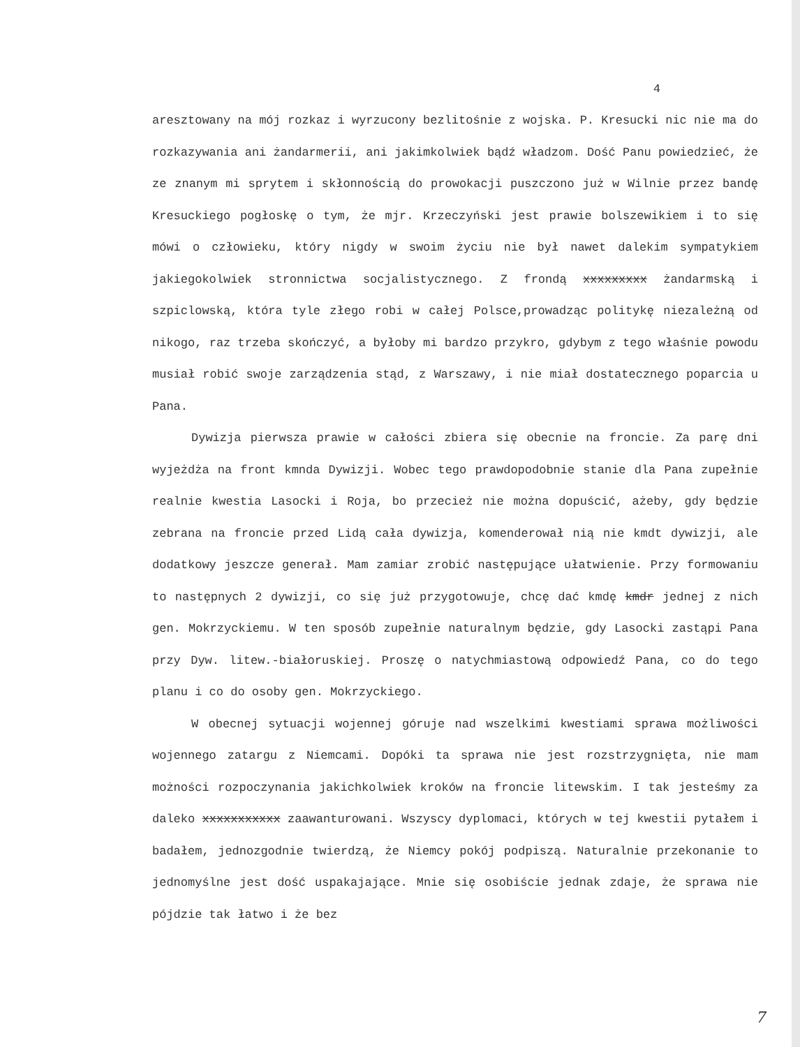4
aresztowany na mój rozkaz i wyrzucony bezlitośnie z wojska. P. Kresucki nic nie ma do rozkazywania ani żandarmerii, ani jakimkolwiek bądź władzom. Dość Panu powiedzieć, że ze znanym mi sprytem i skłonnością do prowokacji puszczono już w Wilnie przez bandę Kresuckiego pogłoskę o tym, że mjr. Krzeczyński jest prawie bolszewikiem i to się mówi o człowieku, który nigdy w swoim życiu nie był nawet dalekim sympatykiem jakiegokolwiek stronnictwa socjalistycznego. Z frondą xxxxxxxxx żandarmską i szpiclowską, która tyle złego robi w całej Polsce,prowadząc politykę niezależną od nikogo, raz trzeba skończyć, a byłoby mi bardzo przykro, gdybym z tego właśnie powodu musiał robić swoje zarządzenia stąd, z Warszawy, i nie miał dostatecznego poparcia u Pana.
Dywizja pierwsza prawie w całości zbiera się obecnie na froncie. Za parę dni wyjeżdża na front kmnda Dywizji. Wobec tego prawdopodobnie stanie dla Pana zupełnie realnie kwestia Lasocki i Roja, bo przecież nie można dopuścić, ażeby, gdy będzie zebrana na froncie przed Lidą cała dywizja, komenderował nią nie kmdt dywizji, ale dodatkowy jeszcze generał. Mam zamiar zrobić następujące ułatwienie. Przy formowaniu to następnych 2 dywizji, co się już przygotowuje, chcę dać kmdę kmdr jednej z nich gen. Mokrzyckiemu. W ten sposób zupełnie naturalnym będzie, gdy Lasocki zastąpi Pana przy Dyw. litew.-białoruskiej. Proszę o natychmiastową odpowiedź Pana, co do tego planu i co do osoby gen. Mokrzyckiego.
W obecnej sytuacji wojennej góruje nad wszelkimi kwestiami sprawa możliwości wojennego zatargu z Niemcami. Dopóki ta sprawa nie jest rozstrzygnięta, nie mam możności rozpoczynania jakichkolwiek kroków na froncie litewskim. I tak jesteśmy za daleko xxxxxxxxxxx zaawanturowani. Wszyscy dyplomaci, których w tej kwestii pytałem i badałem, jednozgodnie twierdzą, że Niemcy pokój podpiszą. Naturalnie przekonanie to jednomyślne jest dość uspakajające. Mnie się osobiście jednak zdaje, że sprawa nie pójdzie tak łatwo i że bez
7